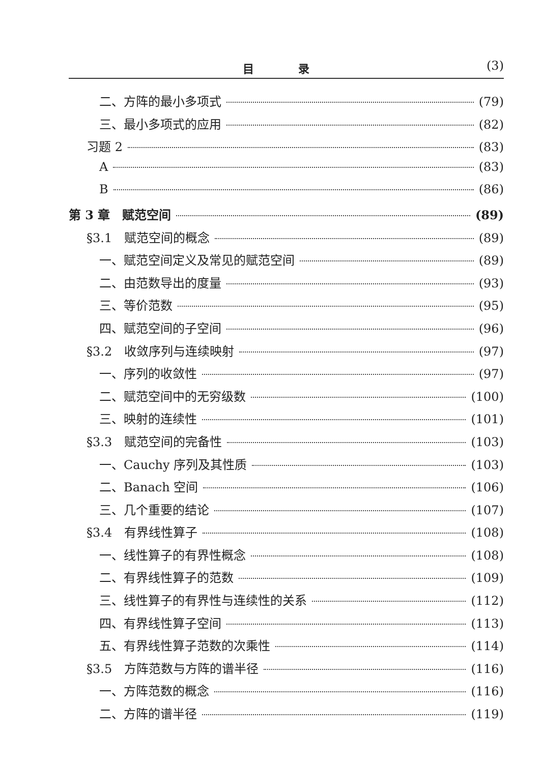目 录 (3)
二、方阵的最小多项式 (79)
三、最小多项式的应用 (82)
习题 2 (83)
A (83)
B (86)
第 3 章　赋范空间 (89)
§3.1　赋范空间的概念 (89)
一、赋范空间定义及常见的赋范空间 (89)
二、由范数导出的度量 (93)
三、等价范数 (95)
四、赋范空间的子空间 (96)
§3.2　收敛序列与连续映射 (97)
一、序列的收敛性 (97)
二、赋范空间中的无穷级数 (100)
三、映射的连续性 (101)
§3.3　赋范空间的完备性 (103)
一、Cauchy 序列及其性质 (103)
二、Banach 空间 (106)
三、几个重要的结论 (107)
§3.4　有界线性算子 (108)
一、线性算子的有界性概念 (108)
二、有界线性算子的范数 (109)
三、线性算子的有界性与连续性的关系 (112)
四、有界线性算子空间 (113)
五、有界线性算子范数的次乘性 (114)
§3.5　方阵范数与方阵的谱半径 (116)
一、方阵范数的概念 (116)
二、方阵的谱半径 (119)